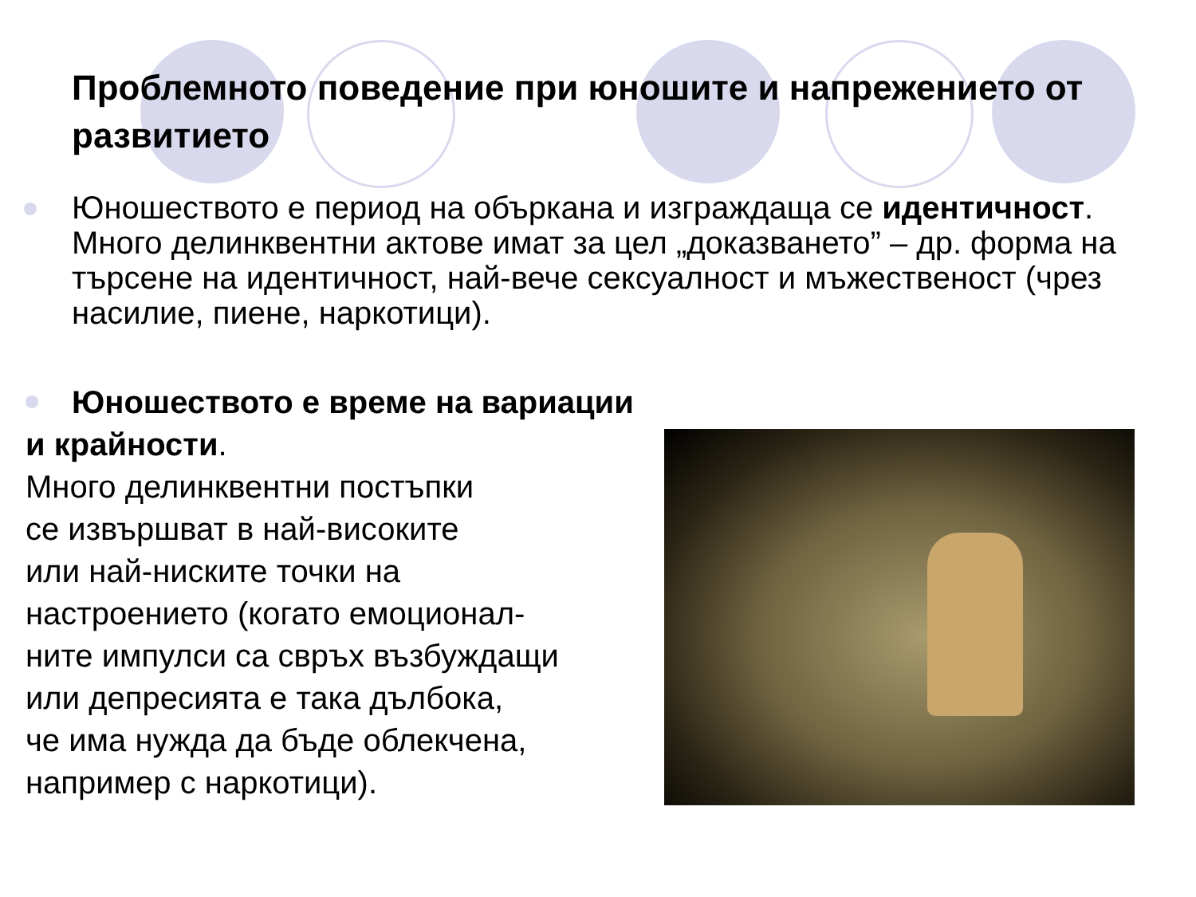Проблемното поведение при юношите и напрежението от развитието
Юношеството е период на объркана и изграждаща се идентичност. Много делинквентни актове имат за цел „доказването” – др. форма на търсене на идентичност, най-вече сексуалност и мъжественост (чрез насилие, пиене, наркотици).
Юношеството е време на вариации и крайности.
Много делинквентни постъпки
се извършват в най-високите
или най-ниските точки на
настроението (когато емоционал-
ните импулси са свръх възбуждащи
или депресията е така дълбока,
че има нужда да бъде облекчена,
например с наркотици).